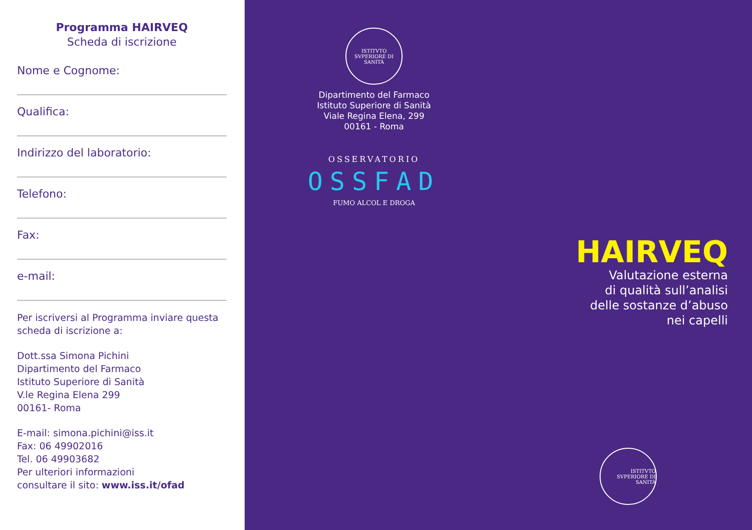Programma HAIRVEQ
Scheda di iscrizione
Nome e Cognome:
Qualifica:
Indirizzo del laboratorio:
Telefono:
Fax:
e-mail:
Per iscriversi al Programma inviare questa scheda di iscrizione a:
Dott.ssa Simona Pichini
Dipartimento del Farmaco
Istituto Superiore di Sanità
V.le Regina Elena 299
00161- Roma
E-mail: simona.pichini@iss.it
Fax: 06 49902016
Tel. 06 49903682
Per ulteriori informazioni
consultare il sito: www.iss.it/ofad
ISTITVTO SVPERIORE DI SANITÀ
Dipartimento del Farmaco
Istituto Superiore di Sanità
Viale Regina Elena, 299
00161 - Roma
OSSERVATORIO
OSSFAD
FUMO ALCOL E DROGA
HAIRVEQ
Valutazione esterna
di qualità sull’analisi
delle sostanze d’abuso
nei capelli
ISTITVTO SVPERIORE DI SANITÀ